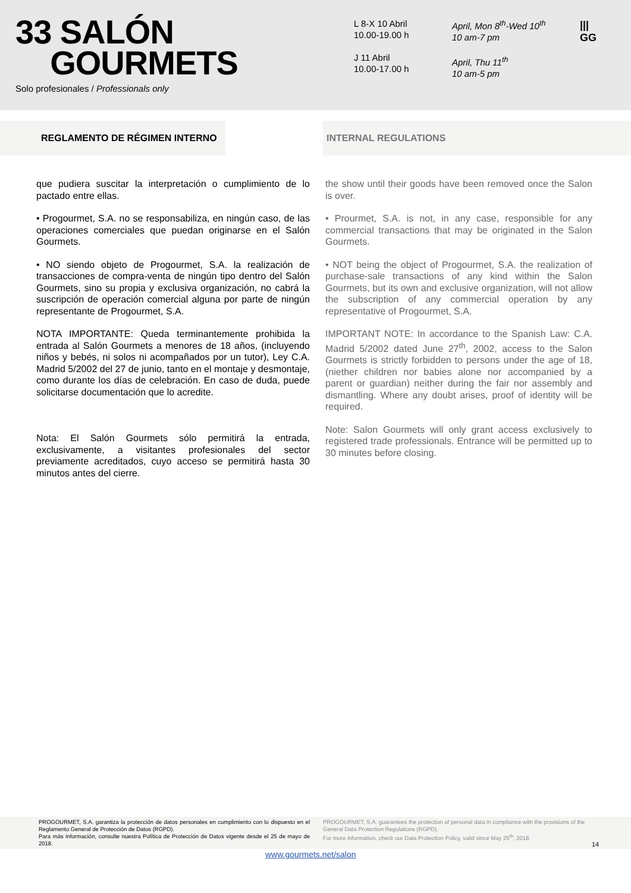33 SALÓN
GOURMETS
Solo profesionales / Professionals only
L 8-X 10 Abril
10.00-19.00 h
J 11 Abril
10.00-17.00 h
April, Mon 8<sup>th</sup>-Wed 10<sup>th</sup>
10 am-7 pm
April, Thu 11<sup>th</sup>
10 am-5 pm
|||
GG
REGLAMENTO DE RÉGIMEN INTERNO INTERNAL REGULATIONS
que pudiera suscitar la interpretación o cumplimiento de lo pactado entre ellas.
• Progourmet, S.A. no se responsabiliza, en ningún caso, de las operaciones comerciales que puedan originarse en el Salón Gourmets.
• NO siendo objeto de Progourmet, S.A. la realización de transacciones de compra-venta de ningún tipo dentro del Salón Gourmets, sino su propia y exclusiva organización, no cabrá la suscripción de operación comercial alguna por parte de ningún representante de Progourmet, S.A.
NOTA IMPORTANTE: Queda terminantemente prohibida la entrada al Salón Gourmets a menores de 18 años, (incluyendo niños y bebés, ni solos ni acompañados por un tutor), Ley C.A. Madrid 5/2002 del 27 de junio, tanto en el montaje y desmontaje, como durante los días de celebración. En caso de duda, puede solicitarse documentación que lo acredite.
Nota: El Salón Gourmets sólo permitirá la entrada, exclusivamente, a visitantes profesionales del sector previamente acreditados, cuyo acceso se permitirá hasta 30 minutos antes del cierre.
the show until their goods have been removed once the Salon is over.
• Prourmet, S.A. is not, in any case, responsible for any commercial transactions that may be originated in the Salon Gourmets.
• NOT being the object of Progourmet, S.A. the realization of purchase-sale transactions of any kind within the Salon Gourmets, but its own and exclusive organization, will not allow the subscription of any commercial operation by any representative of Progourmet, S.A.
IMPORTANT NOTE: In accordance to the Spanish Law: C.A. Madrid 5/2002 dated June 27<sup>th</sup>, 2002, access to the Salon Gourmets is strictly forbidden to persons under the age of 18, (niether children nor babies alone nor accompanied by a parent or guardian) neither during the fair nor assembly and dismantling. Where any doubt arises, proof of identity will be required.
Note: Salon Gourmets will only grant access exclusively to registered trade professionals. Entrance will be permitted up to 30 minutes before closing.
PROGOURMET, S.A. garantiza la protección de datos personales en cumplimiento con lo dispuesto en el Reglamento General de Protección de Datos (RGPD).
Para más información, consulte nuestra Política de Protección de Datos vigente desde el 25 de mayo de 2018.
PROGOURMET, S.A. guarantees the protection of personal data in compliance with the provisions of the General Data Protection Regulations (RGPD).
For more information, check our Data Protection Policy, valid since May 25<sup>th</sup>, 2018.
14
www.gourmets.net/salon